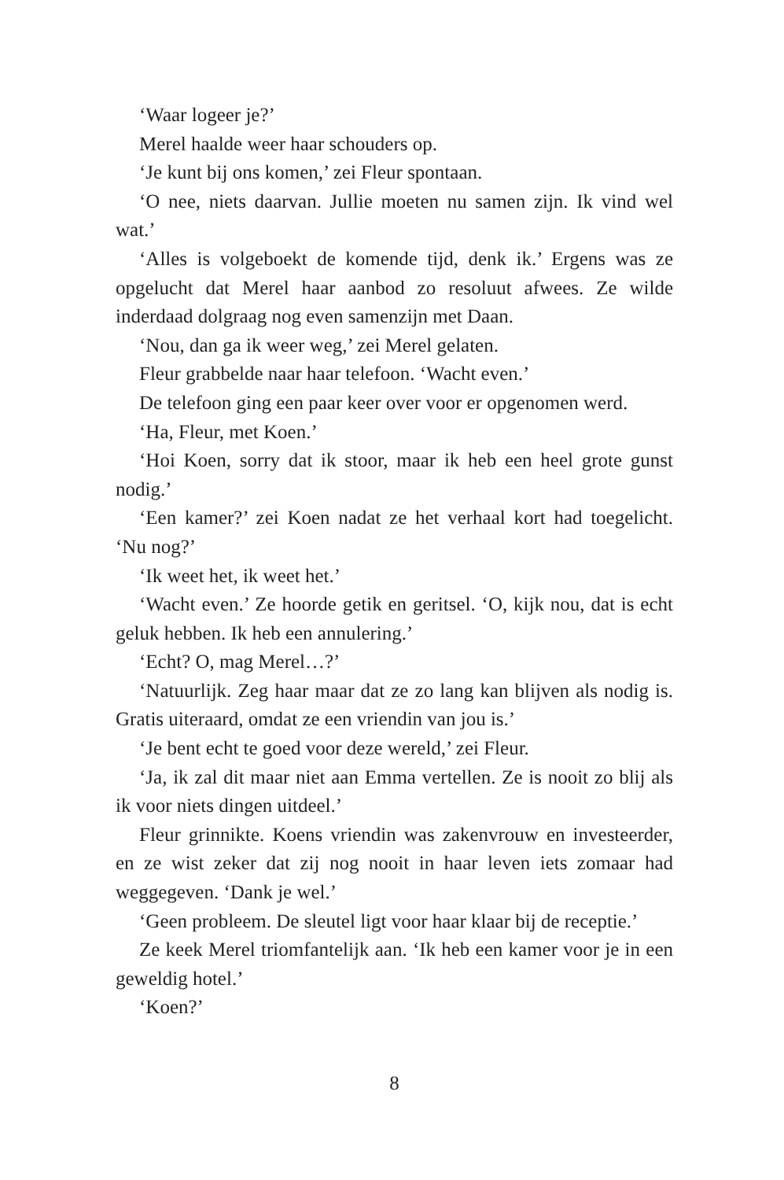‘Waar logeer je?’
Merel haalde weer haar schouders op.
‘Je kunt bij ons komen,’ zei Fleur spontaan.
‘O nee, niets daarvan. Jullie moeten nu samen zijn. Ik vind wel wat.’
‘Alles is volgeboekt de komende tijd, denk ik.’ Ergens was ze opgelucht dat Merel haar aanbod zo resoluut afwees. Ze wilde inderdaad dolgraag nog even samenzijn met Daan.
‘Nou, dan ga ik weer weg,’ zei Merel gelaten.
Fleur grabbelde naar haar telefoon. ‘Wacht even.’
De telefoon ging een paar keer over voor er opgenomen werd.
‘Ha, Fleur, met Koen.’
‘Hoi Koen, sorry dat ik stoor, maar ik heb een heel grote gunst nodig.’
‘Een kamer?’ zei Koen nadat ze het verhaal kort had toegelicht. ‘Nu nog?’
‘Ik weet het, ik weet het.’
‘Wacht even.’ Ze hoorde getik en geritsel. ‘O, kijk nou, dat is echt geluk hebben. Ik heb een annulering.’
‘Echt? O, mag Merel…?’
‘Natuurlijk. Zeg haar maar dat ze zo lang kan blijven als nodig is. Gratis uiteraard, omdat ze een vriendin van jou is.’
‘Je bent echt te goed voor deze wereld,’ zei Fleur.
‘Ja, ik zal dit maar niet aan Emma vertellen. Ze is nooit zo blij als ik voor niets dingen uitdeel.’
Fleur grinnikte. Koens vriendin was zakenvrouw en investeerder, en ze wist zeker dat zij nog nooit in haar leven iets zomaar had weggegeven. ‘Dank je wel.’
‘Geen probleem. De sleutel ligt voor haar klaar bij de receptie.’
Ze keek Merel triomfantelijk aan. ‘Ik heb een kamer voor je in een geweldig hotel.’
‘Koen?’
8